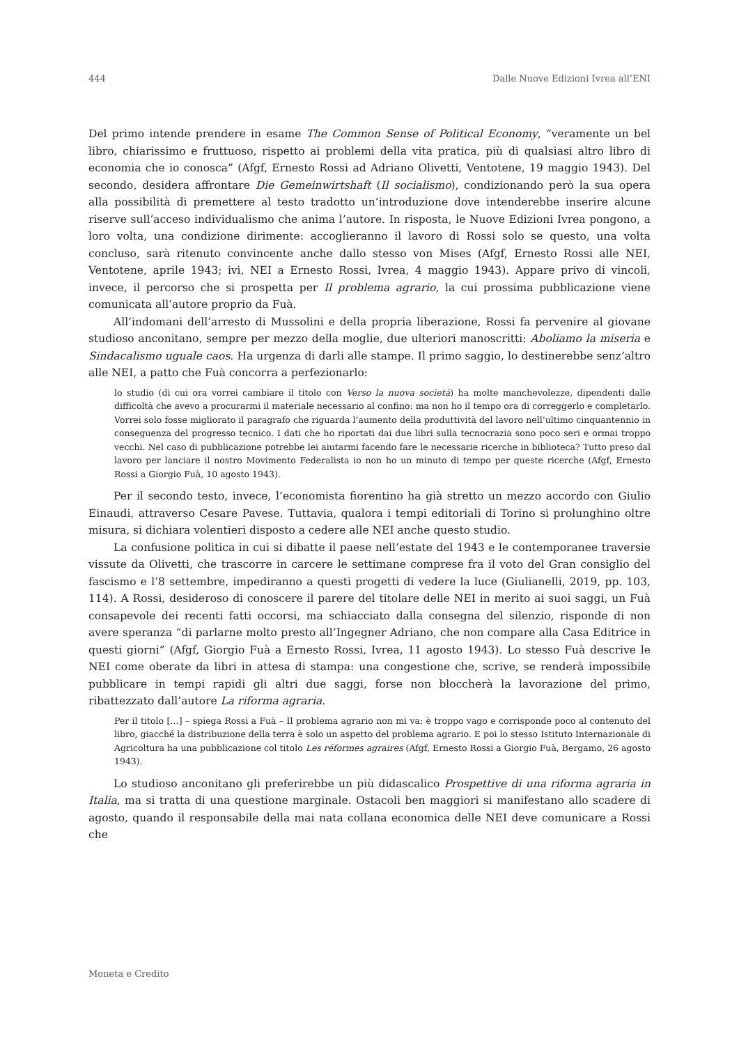444 Dalle Nuove Edizioni Ivrea all’ENI
Del primo intende prendere in esame The Common Sense of Political Economy, “veramente un bel libro, chiarissimo e fruttuoso, rispetto ai problemi della vita pratica, più di qualsiasi altro libro di economia che io conosca” (Afgf, Ernesto Rossi ad Adriano Olivetti, Ventotene, 19 maggio 1943). Del secondo, desidera affrontare Die Gemeinwirtshaft (Il socialismo), condizionando però la sua opera alla possibilità di premettere al testo tradotto un’introduzione dove intenderebbe inserire alcune riserve sull’acceso individualismo che anima l’autore. In risposta, le Nuove Edizioni Ivrea pongono, a loro volta, una condizione dirimente: accoglieranno il lavoro di Rossi solo se questo, una volta concluso, sarà ritenuto convincente anche dallo stesso von Mises (Afgf, Ernesto Rossi alle NEI, Ventotene, aprile 1943; ivi, NEI a Ernesto Rossi, Ivrea, 4 maggio 1943). Appare privo di vincoli, invece, il percorso che si prospetta per Il problema agrario, la cui prossima pubblicazione viene comunicata all’autore proprio da Fuà.
All’indomani dell’arresto di Mussolini e della propria liberazione, Rossi fa pervenire al giovane studioso anconitano, sempre per mezzo della moglie, due ulteriori manoscritti: Aboliamo la miseria e Sindacalismo uguale caos. Ha urgenza di darli alle stampe. Il primo saggio, lo destinerebbe senz’altro alle NEI, a patto che Fuà concorra a perfezionarlo:
lo studio (di cui ora vorrei cambiare il titolo con Verso la nuova società) ha molte manchevolezze, dipendenti dalle difficoltà che avevo a procurarmi il materiale necessario al confino: ma non ho il tempo ora di correggerlo e completarlo. Vorrei solo fosse migliorato il paragrafo che riguarda l’aumento della produttività del lavoro nell’ultimo cinquantennio in conseguenza del progresso tecnico. I dati che ho riportati dai due libri sulla tecnocrazia sono poco seri e ormai troppo vecchi. Nel caso di pubblicazione potrebbe lei aiutarmi facendo fare le necessarie ricerche in biblioteca? Tutto preso dal lavoro per lanciare il nostro Movimento Federalista io non ho un minuto di tempo per queste ricerche (Afgf, Ernesto Rossi a Giorgio Fuà, 10 agosto 1943).
Per il secondo testo, invece, l’economista fiorentino ha già stretto un mezzo accordo con Giulio Einaudi, attraverso Cesare Pavese. Tuttavia, qualora i tempi editoriali di Torino si prolunghino oltre misura, si dichiara volentieri disposto a cedere alle NEI anche questo studio.
La confusione politica in cui si dibatte il paese nell’estate del 1943 e le contemporanee traversie vissute da Olivetti, che trascorre in carcere le settimane comprese fra il voto del Gran consiglio del fascismo e l’8 settembre, impediranno a questi progetti di vedere la luce (Giulianelli, 2019, pp. 103, 114). A Rossi, desideroso di conoscere il parere del titolare delle NEI in merito ai suoi saggi, un Fuà consapevole dei recenti fatti occorsi, ma schiacciato dalla consegna del silenzio, risponde di non avere speranza “di parlarne molto presto all’Ingegner Adriano, che non compare alla Casa Editrice in questi giorni” (Afgf, Giorgio Fuà a Ernesto Rossi, Ivrea, 11 agosto 1943). Lo stesso Fuà descrive le NEI come oberate da libri in attesa di stampa: una congestione che, scrive, se renderà impossibile pubblicare in tempi rapidi gli altri due saggi, forse non bloccherà la lavorazione del primo, ribattezzato dall’autore La riforma agraria.
Per il titolo […] – spiega Rossi a Fuà – Il problema agrario non mi va: è troppo vago e corrisponde poco al contenuto del libro, giacché la distribuzione della terra è solo un aspetto del problema agrario. E poi lo stesso Istituto Internazionale di Agricoltura ha una pubblicazione col titolo Les réformes agraires (Afgf, Ernesto Rossi a Giorgio Fuà, Bergamo, 26 agosto 1943).
Lo studioso anconitano gli preferirebbe un più didascalico Prospettive di una riforma agraria in Italia, ma si tratta di una questione marginale. Ostacoli ben maggiori si manifestano allo scadere di agosto, quando il responsabile della mai nata collana economica delle NEI deve comunicare a Rossi che
Moneta e Credito